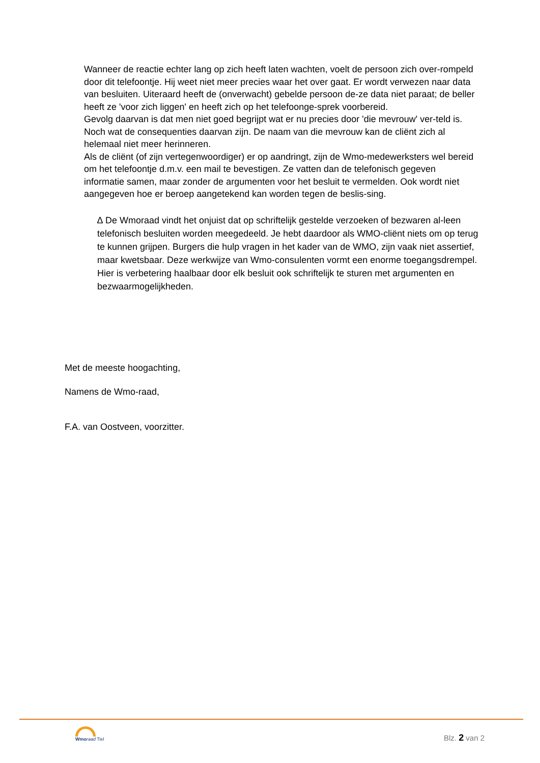Wanneer de reactie echter lang op zich heeft laten wachten, voelt de persoon zich over-rompeld door dit telefoontje. Hij weet niet meer precies waar het over gaat. Er wordt verwezen naar data van besluiten. Uiteraard heeft de (onverwacht) gebelde persoon de-ze data niet paraat; de beller heeft ze 'voor zich liggen' en heeft zich op het telefoonge-sprek voorbereid.
Gevolg daarvan is dat men niet goed begrijpt wat er nu precies door 'die mevrouw' ver-teld is. Noch wat de consequenties daarvan zijn. De naam van die mevrouw kan de cliënt zich al helemaal niet meer herinneren.
Als de cliënt (of zijn vertegenwoordiger) er op aandringt, zijn de Wmo-medewerksters wel bereid om het telefoontje d.m.v. een mail te bevestigen. Ze vatten dan de telefonisch gegeven informatie samen, maar zonder de argumenten voor het besluit te vermelden. Ook wordt niet aangegeven hoe er beroep aangetekend kan worden tegen de beslis-sing.
∆ De Wmoraad vindt het onjuist dat op schriftelijk gestelde verzoeken of bezwaren al-leen telefonisch besluiten worden meegedeeld. Je hebt daardoor als WMO-cliënt niets om op terug te kunnen grijpen. Burgers die hulp vragen in het kader van de WMO, zijn vaak niet assertief, maar kwetsbaar. Deze werkwijze van Wmo-consulenten vormt een enorme toegangsdrempel. Hier is verbetering haalbaar door elk besluit ook schriftelijk te sturen met argumenten en bezwaarmogelijkheden.
Met de meeste hoogachting,
Namens de Wmo-raad,
F.A. van Oostveen, voorzitter.
Wmo raad Tiel
Blz. 2 van 2